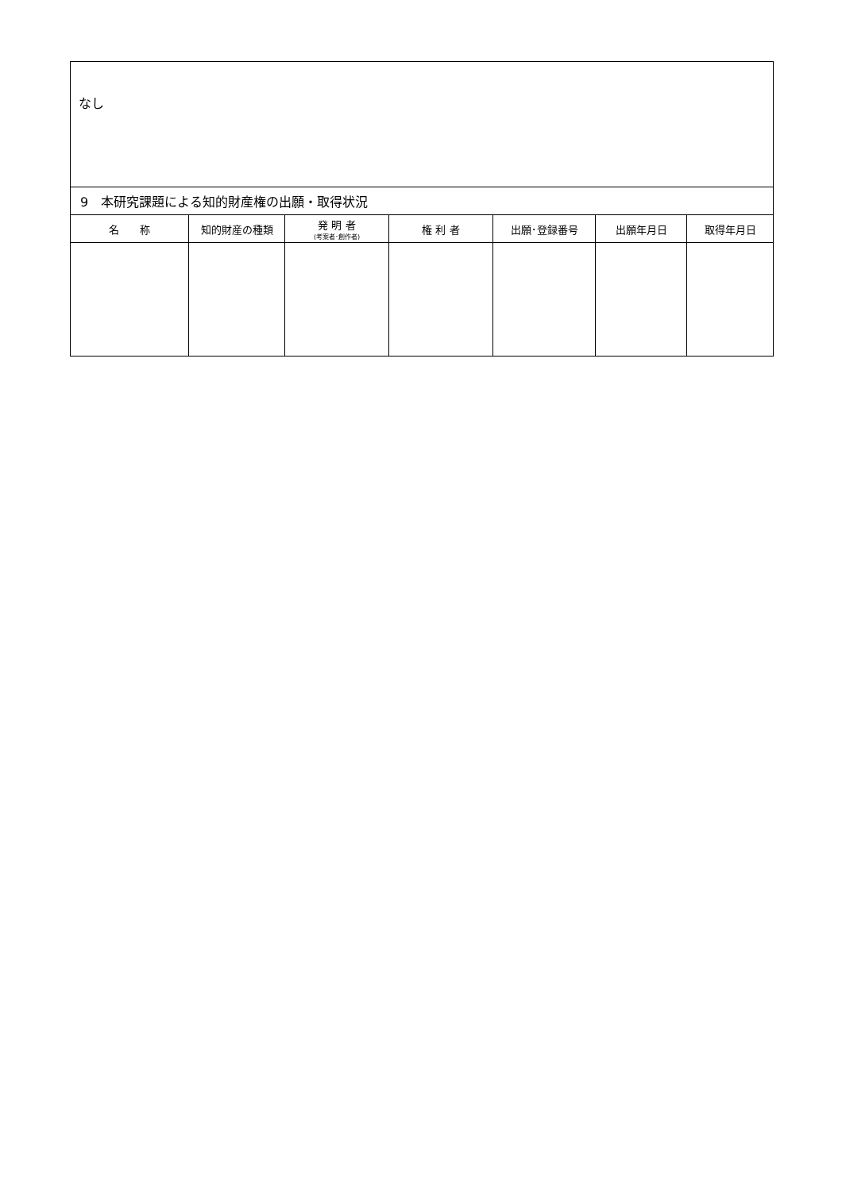| なし | | | | | | |
| 9 本研究課題による知的財産権の出願・取得状況 | | | | | | |
| 名 称 | 知的財産の種類 | 発 明 者 (考案者･創作者) | 権 利 者 | 出願･登録番号 | 出願年月日 | 取得年月日 |